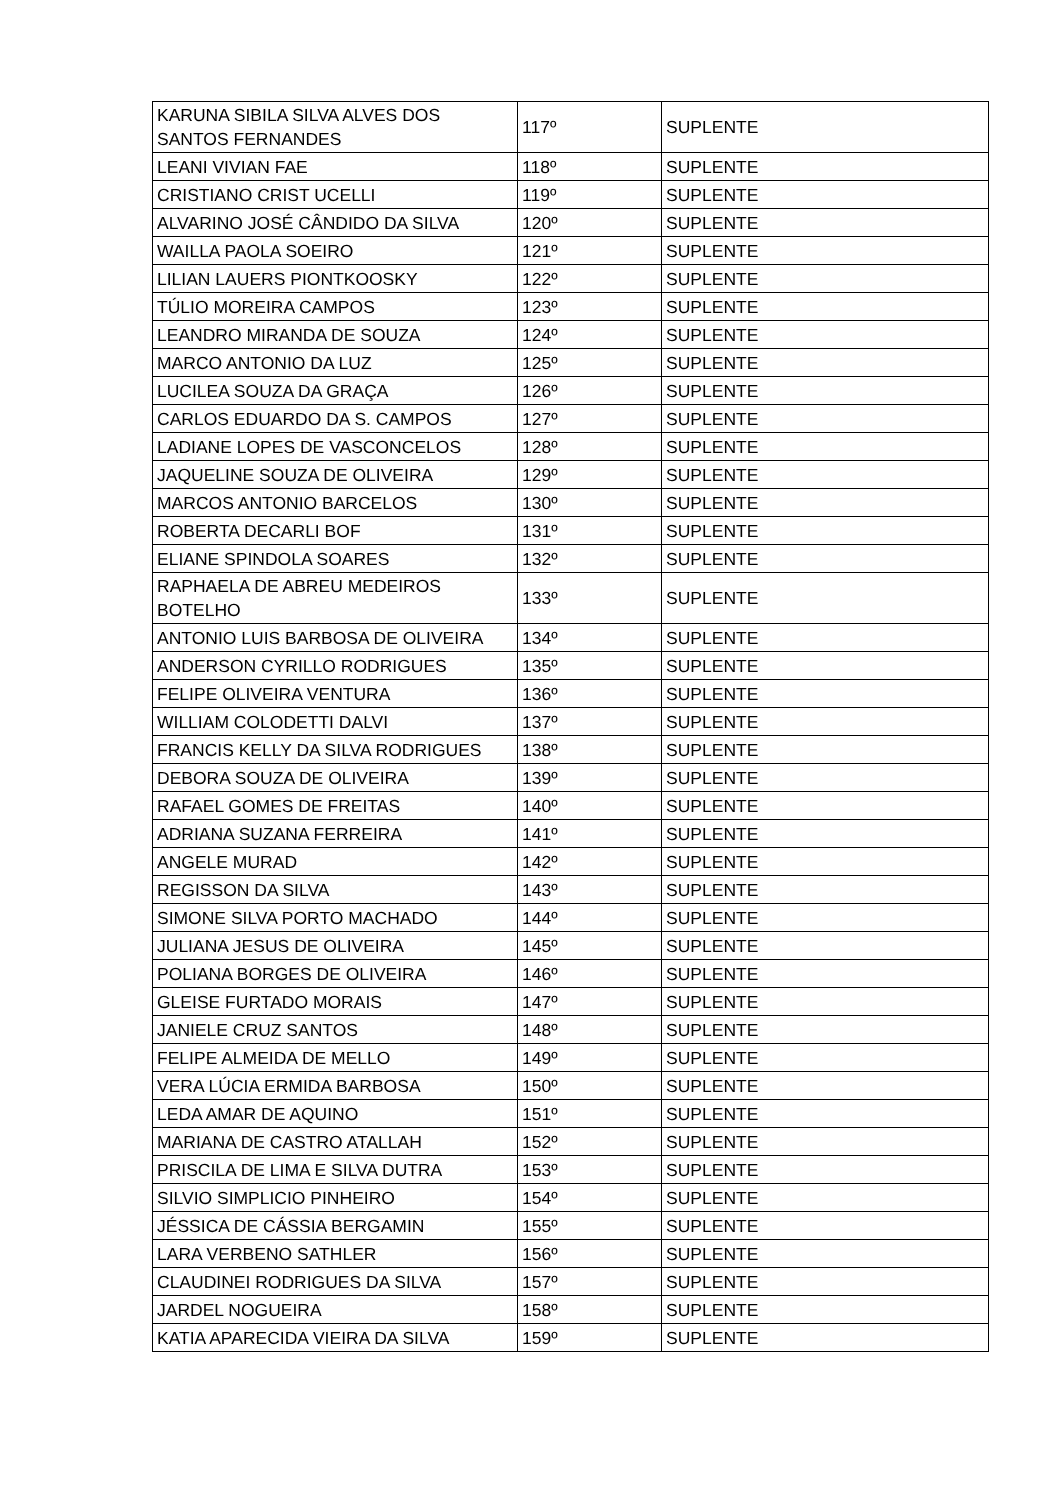| KARUNA SIBILA SILVA ALVES DOS SANTOS FERNANDES | 117º | SUPLENTE |
| LEANI VIVIAN FAE | 118º | SUPLENTE |
| CRISTIANO CRIST UCELLI | 119º | SUPLENTE |
| ALVARINO JOSÉ CÂNDIDO DA SILVA | 120º | SUPLENTE |
| WAILLA PAOLA SOEIRO | 121º | SUPLENTE |
| LILIAN LAUERS PIONTKOOSKY | 122º | SUPLENTE |
| TÚLIO MOREIRA CAMPOS | 123º | SUPLENTE |
| LEANDRO MIRANDA DE SOUZA | 124º | SUPLENTE |
| MARCO ANTONIO DA LUZ | 125º | SUPLENTE |
| LUCILEA SOUZA DA GRAÇA | 126º | SUPLENTE |
| CARLOS EDUARDO DA S. CAMPOS | 127º | SUPLENTE |
| LADIANE LOPES DE VASCONCELOS | 128º | SUPLENTE |
| JAQUELINE SOUZA DE OLIVEIRA | 129º | SUPLENTE |
| MARCOS ANTONIO BARCELOS | 130º | SUPLENTE |
| ROBERTA DECARLI BOF | 131º | SUPLENTE |
| ELIANE SPINDOLA SOARES | 132º | SUPLENTE |
| RAPHAELA DE ABREU MEDEIROS BOTELHO | 133º | SUPLENTE |
| ANTONIO LUIS BARBOSA DE OLIVEIRA | 134º | SUPLENTE |
| ANDERSON CYRILLO RODRIGUES | 135º | SUPLENTE |
| FELIPE OLIVEIRA VENTURA | 136º | SUPLENTE |
| WILLIAM COLODETTI DALVI | 137º | SUPLENTE |
| FRANCIS KELLY DA SILVA RODRIGUES | 138º | SUPLENTE |
| DEBORA SOUZA DE OLIVEIRA | 139º | SUPLENTE |
| RAFAEL GOMES DE FREITAS | 140º | SUPLENTE |
| ADRIANA SUZANA FERREIRA | 141º | SUPLENTE |
| ANGELE MURAD | 142º | SUPLENTE |
| REGISSON DA SILVA | 143º | SUPLENTE |
| SIMONE SILVA PORTO MACHADO | 144º | SUPLENTE |
| JULIANA JESUS DE OLIVEIRA | 145º | SUPLENTE |
| POLIANA BORGES DE OLIVEIRA | 146º | SUPLENTE |
| GLEISE FURTADO MORAIS | 147º | SUPLENTE |
| JANIELE CRUZ SANTOS | 148º | SUPLENTE |
| FELIPE ALMEIDA DE MELLO | 149º | SUPLENTE |
| VERA LÚCIA ERMIDA BARBOSA | 150º | SUPLENTE |
| LEDA AMAR DE AQUINO | 151º | SUPLENTE |
| MARIANA DE CASTRO ATALLAH | 152º | SUPLENTE |
| PRISCILA DE LIMA E SILVA DUTRA | 153º | SUPLENTE |
| SILVIO SIMPLICIO PINHEIRO | 154º | SUPLENTE |
| JÉSSICA DE CÁSSIA BERGAMIN | 155º | SUPLENTE |
| LARA VERBENO SATHLER | 156º | SUPLENTE |
| CLAUDINEI RODRIGUES DA SILVA | 157º | SUPLENTE |
| JARDEL NOGUEIRA | 158º | SUPLENTE |
| KATIA APARECIDA VIEIRA DA SILVA | 159º | SUPLENTE |